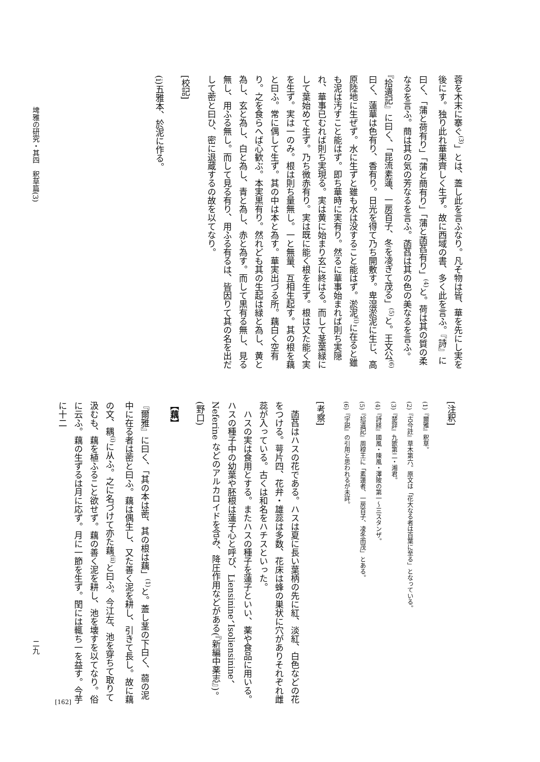蓉を木末に搴ぐ<sup>(3)</sup>」とは、蓋し此を言ふなり。凡そ物は皆、華を先にし実を後にす。独り此れ華果齊しく生ず。故に西域の書、多く此を言ふ。『詩』に曰く、「蒲と荷有り」「蒲と蕳有り」「蒲と菡萏有り」<sup>(4)</sup>と。荷は其の質の柔なるを言ふ。蕳は其の気の芳なるを言ふ。菡萏は其の色の美なるを言ふ。『拾遺記』に曰く、「昆流素蓮、一房百子、冬を凌ぎて茂る」<sup>(5)</sup>と。王文公<sup>(6)</sup>曰く、蓮華は色有り、香有り。日光を得て乃ち開敷す。卑湿淤泥に生じ、高原陸地に生ぜず。水に生ずと雖も水は没すること能はず。淤泥<sup>(i)</sup>に在ると雖も泥は汚すこと能はず。即ち華時に実有り。然るに華事始まれば則ち実隠れ、華事已むれば則ち実現る。実は黄に始まり玄に終はる。而して茎葉緑にして葉始めて生ず。乃ち微赤有り。実は既に能く根を生ず。根は又た能く実を生ず。実は一のみ。根は則ち量無し。一と無量、互相生起す。其の根を藕と曰ふ。常に偶して生ず。其の中は本と為す。華実出づる所。藕白く空有り。之を食らへば心歓ぶ。本実黒有り。然れども其の生起は緑と為し、黄と為し、玄と為し、白と為し、青と為し、赤と為す。而して黒有る無し、見る無し、用ふる無し。而して見る有り、用ふる有るは、皆因りて其の名を出だして蔤と曰ひ、密に退蔵するの故を以てなり。
[校記]
(i)五雅本、於泥に作る。
[注釈]
(1)『爾雅』釈草。
(2)『古今註』草木第六。原文は「花大なる者は百葉に至る」となっている。
(3)『楚辞』九歌第二・湘君。
(4)『詩経』國風・陳風・澤陂の第一〜三スタンザ。
(5)『拾遺記』周穆王に「素蓮者、一房百子、凌冬而茂」とある。
(6)『字説』の引用と思われるが未詳。
[考察]
　菡萏はハスの花である。ハスは夏に長い葉柄の先に紅、淡紅、白色などの花をつける。萼片四、花弁・雄蕊は多数、花床は蜂の巣状に穴がありそれぞれ雌蕊が入っている。古くは和名をハチスといった。
　ハスの実は食用とする。またハスの種子を蓮子といい、薬や食品に用いる。ハスの種子中の幼葉や胚根は蓮子心と呼び、Liensinine、Isoliensinine、Neferine などのアルカロイドを含み、降圧作用などがある(『新編中薬志』)。(野口)
【藕】
『爾雅』に曰く、「其の本は蔤、其の根は藕」<sup>(1)</sup>と。蓋し茎の下白く、蒻の泥中に在る者は蔤と曰ふ。藕は偶生し、又た善く泥を耕し、引きて長し。故に藕の文、耦<sup>(i)</sup>に从ふ。之に名づけて亦た藕<sup>(ii)</sup>と曰ふ。今江左、池を穿ちて取りて汲むも、藕を植ふること欲せず。藕の善く泥を耕し、池を壊すを以てなり。俗に云ふ。藕の生ずるは月に応ず。月に一節を生ず。閏には輒ち一を益す。今芋に十二
埤雅の研究・其四　釈草篇(3)
二九
[162]